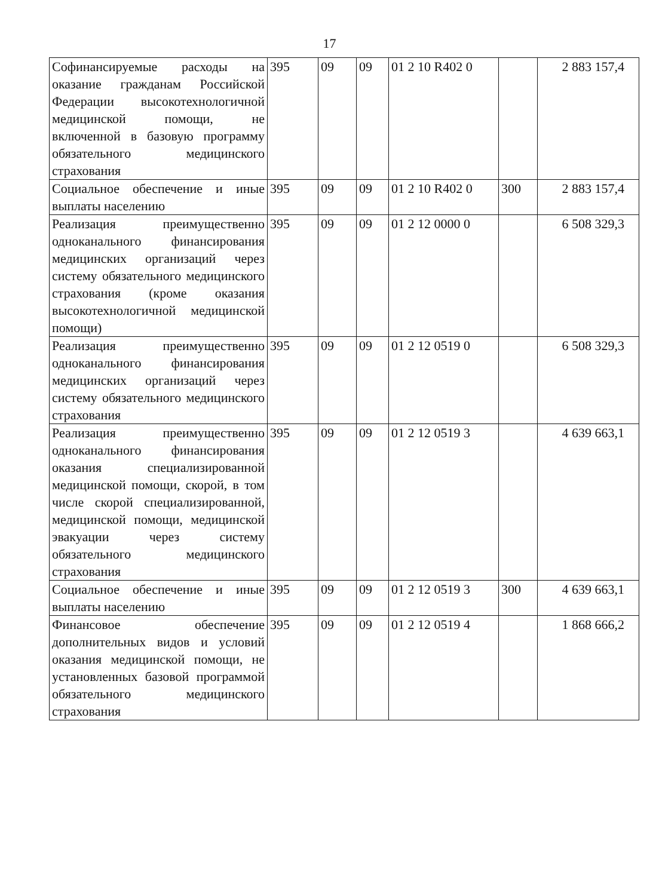17
| Софинансируемые расходы на оказание гражданам Российской Федерации высокотехнологичной медицинской помощи, не включенной в базовую программу обязательного медицинского страхования | 395 | 09 | 09 | 01 2 10 R402 0 | | 2 883 157,4 |
| Социальное обеспечение и иные выплаты населению | 395 | 09 | 09 | 01 2 10 R402 0 | 300 | 2 883 157,4 |
| Реализация преимущественно одноканального финансирования медицинских организаций через систему обязательного медицинского страхования (кроме оказания высокотехнологичной медицинской помощи) | 395 | 09 | 09 | 01 2 12 0000 0 | | 6 508 329,3 |
| Реализация преимущественно одноканального финансирования медицинских организаций через систему обязательного медицинского страхования | 395 | 09 | 09 | 01 2 12 0519 0 | | 6 508 329,3 |
| Реализация преимущественно одноканального финансирования оказания специализированной медицинской помощи, скорой, в том числе скорой специализированной, медицинской помощи, медицинской эвакуации через систему обязательного медицинского страхования | 395 | 09 | 09 | 01 2 12 0519 3 | | 4 639 663,1 |
| Социальное обеспечение и иные выплаты населению | 395 | 09 | 09 | 01 2 12 0519 3 | 300 | 4 639 663,1 |
| Финансовое обеспечение дополнительных видов и условий оказания медицинской помощи, не установленных базовой программой обязательного медицинского страхования | 395 | 09 | 09 | 01 2 12 0519 4 | | 1 868 666,2 |